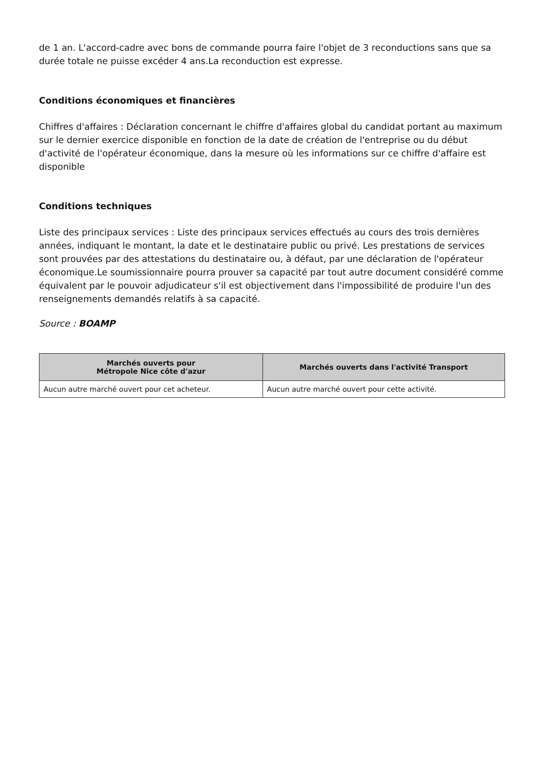de 1 an. L'accord-cadre avec bons de commande pourra faire l'objet de 3 reconductions sans que sa durée totale ne puisse excéder 4 ans.La reconduction est expresse.
Conditions économiques et financières
Chiffres d'affaires : Déclaration concernant le chiffre d'affaires global du candidat portant au maximum sur le dernier exercice disponible en fonction de la date de création de l'entreprise ou du début d'activité de l'opérateur économique, dans la mesure où les informations sur ce chiffre d'affaire est disponible
Conditions techniques
Liste des principaux services : Liste des principaux services effectués au cours des trois dernières années, indiquant le montant, la date et le destinataire public ou privé. Les prestations de services sont prouvées par des attestations du destinataire ou, à défaut, par une déclaration de l'opérateur économique.Le soumissionnaire pourra prouver sa capacité par tout autre document considéré comme équivalent par le pouvoir adjudicateur s'il est objectivement dans l'impossibilité de produire l'un des renseignements demandés relatifs à sa capacité.
Source : BOAMP
| Marchés ouverts pour Métropole Nice côte d'azur | Marchés ouverts dans l'activité Transport |
| --- | --- |
| Aucun autre marché ouvert pour cet acheteur. | Aucun autre marché ouvert pour cette activité. |